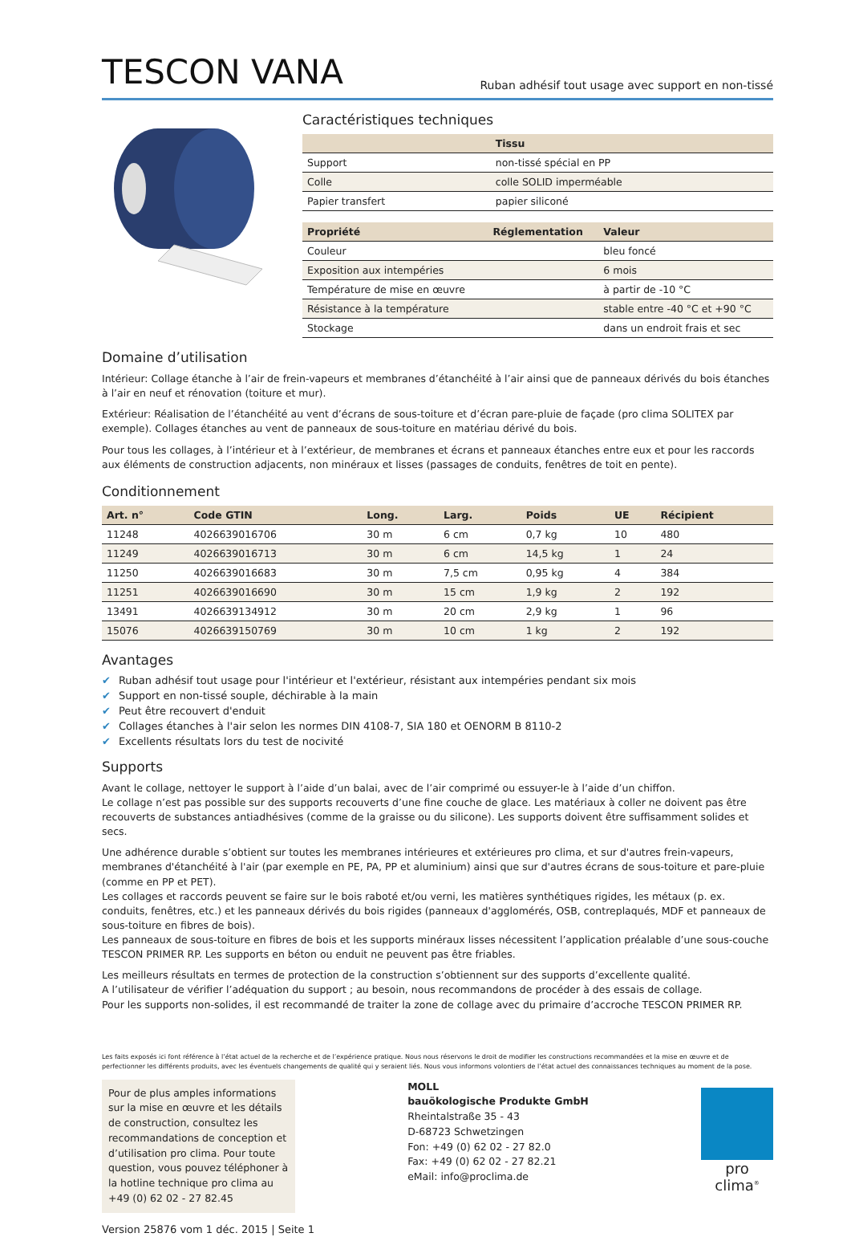TESCON VANA
Ruban adhésif tout usage avec support en non-tissé
Caractéristiques techniques
| | Tissu |
| --- | --- |
| Support | non-tissé spécial en PP |
| Colle | colle SOLID imperméable |
| Papier transfert | papier siliconé |
| Propriété | Réglementation | Valeur |
| --- | --- | --- |
| Couleur | | bleu foncé |
| Exposition aux intempéries | | 6 mois |
| Température de mise en œuvre | | à partir de -10 °C |
| Résistance à la température | | stable entre -40 °C et +90 °C |
| Stockage | | dans un endroit frais et sec |
Domaine d’utilisation
Intérieur: Collage étanche à l’air de frein-vapeurs et membranes d’étanchéité à l’air ainsi que de panneaux dérivés du bois étanches à l’air en neuf et rénovation (toiture et mur).
Extérieur: Réalisation de l’étanchéité au vent d’écrans de sous-toiture et d’écran pare-pluie de façade (pro clima SOLITEX par exemple). Collages étanches au vent de panneaux de sous-toiture en matériau dérivé du bois.
Pour tous les collages, à l’intérieur et à l’extérieur, de membranes et écrans et panneaux étanches entre eux et pour les raccords aux éléments de construction adjacents, non minéraux et lisses (passages de conduits, fenêtres de toit en pente).
Conditionnement
| Art. n° | Code GTIN | Long. | Larg. | Poids | UE | Récipient |
| --- | --- | --- | --- | --- | --- | --- |
| 11248 | 4026639016706 | 30 m | 6 cm | 0,7 kg | 10 | 480 |
| 11249 | 4026639016713 | 30 m | 6 cm | 14,5 kg | 1 | 24 |
| 11250 | 4026639016683 | 30 m | 7,5 cm | 0,95 kg | 4 | 384 |
| 11251 | 4026639016690 | 30 m | 15 cm | 1,9 kg | 2 | 192 |
| 13491 | 4026639134912 | 30 m | 20 cm | 2,9 kg | 1 | 96 |
| 15076 | 4026639150769 | 30 m | 10 cm | 1 kg | 2 | 192 |
Avantages
✔ Ruban adhésif tout usage pour l'intérieur et l'extérieur, résistant aux intempéries pendant six mois
✔ Support en non-tissé souple, déchirable à la main
✔ Peut être recouvert d'enduit
✔ Collages étanches à l'air selon les normes DIN 4108-7, SIA 180 et OENORM B 8110-2
✔ Excellents résultats lors du test de nocivité
Supports
Avant le collage, nettoyer le support à l’aide d’un balai, avec de l’air comprimé ou essuyer-le à l’aide d’un chiffon.
Le collage n’est pas possible sur des supports recouverts d’une fine couche de glace. Les matériaux à coller ne doivent pas être recouverts de substances antiadhésives (comme de la graisse ou du silicone). Les supports doivent être suffisamment solides et secs.
Une adhérence durable s’obtient sur toutes les membranes intérieures et extérieures pro clima, et sur d'autres frein-vapeurs, membranes d'étanchéité à l'air (par exemple en PE, PA, PP et aluminium) ainsi que sur d'autres écrans de sous-toiture et pare-pluie (comme en PP et PET).
Les collages et raccords peuvent se faire sur le bois raboté et/ou verni, les matières synthétiques rigides, les métaux (p. ex. conduits, fenêtres, etc.) et les panneaux dérivés du bois rigides (panneaux d'agglomérés, OSB, contreplaqués, MDF et panneaux de sous-toiture en fibres de bois).
Les panneaux de sous-toiture en fibres de bois et les supports minéraux lisses nécessitent l’application préalable d’une sous-couche TESCON PRIMER RP. Les supports en béton ou enduit ne peuvent pas être friables.
Les meilleurs résultats en termes de protection de la construction s’obtiennent sur des supports d’excellente qualité.
A l’utilisateur de vérifier l’adéquation du support ; au besoin, nous recommandons de procéder à des essais de collage.
Pour les supports non-solides, il est recommandé de traiter la zone de collage avec du primaire d’accroche TESCON PRIMER RP.
Les faits exposés ici font référence à l’état actuel de la recherche et de l’expérience pratique. Nous nous réservons le droit de modifier les constructions recommandées et la mise en œuvre et de perfectionner les différents produits, avec les éventuels changements de qualité qui y seraient liés. Nous vous informons volontiers de l’état actuel des connaissances techniques au moment de la pose.
Pour de plus amples informations sur la mise en œuvre et les détails de construction, consultez les recommandations de conception et d’utilisation pro clima. Pour toute question, vous pouvez téléphoner à la hotline technique pro clima au +49 (0) 62 02 - 27 82.45
MOLL
bauökologische Produkte GmbH
Rheintalstraße 35 - 43
D-68723 Schwetzingen
Fon: +49 (0) 62 02 - 27 82.0
Fax: +49 (0) 62 02 - 27 82.21
eMail: info@proclima.de
pro clima<sup>®</sup>
Version 25876 vom 1 déc. 2015 | Seite 1